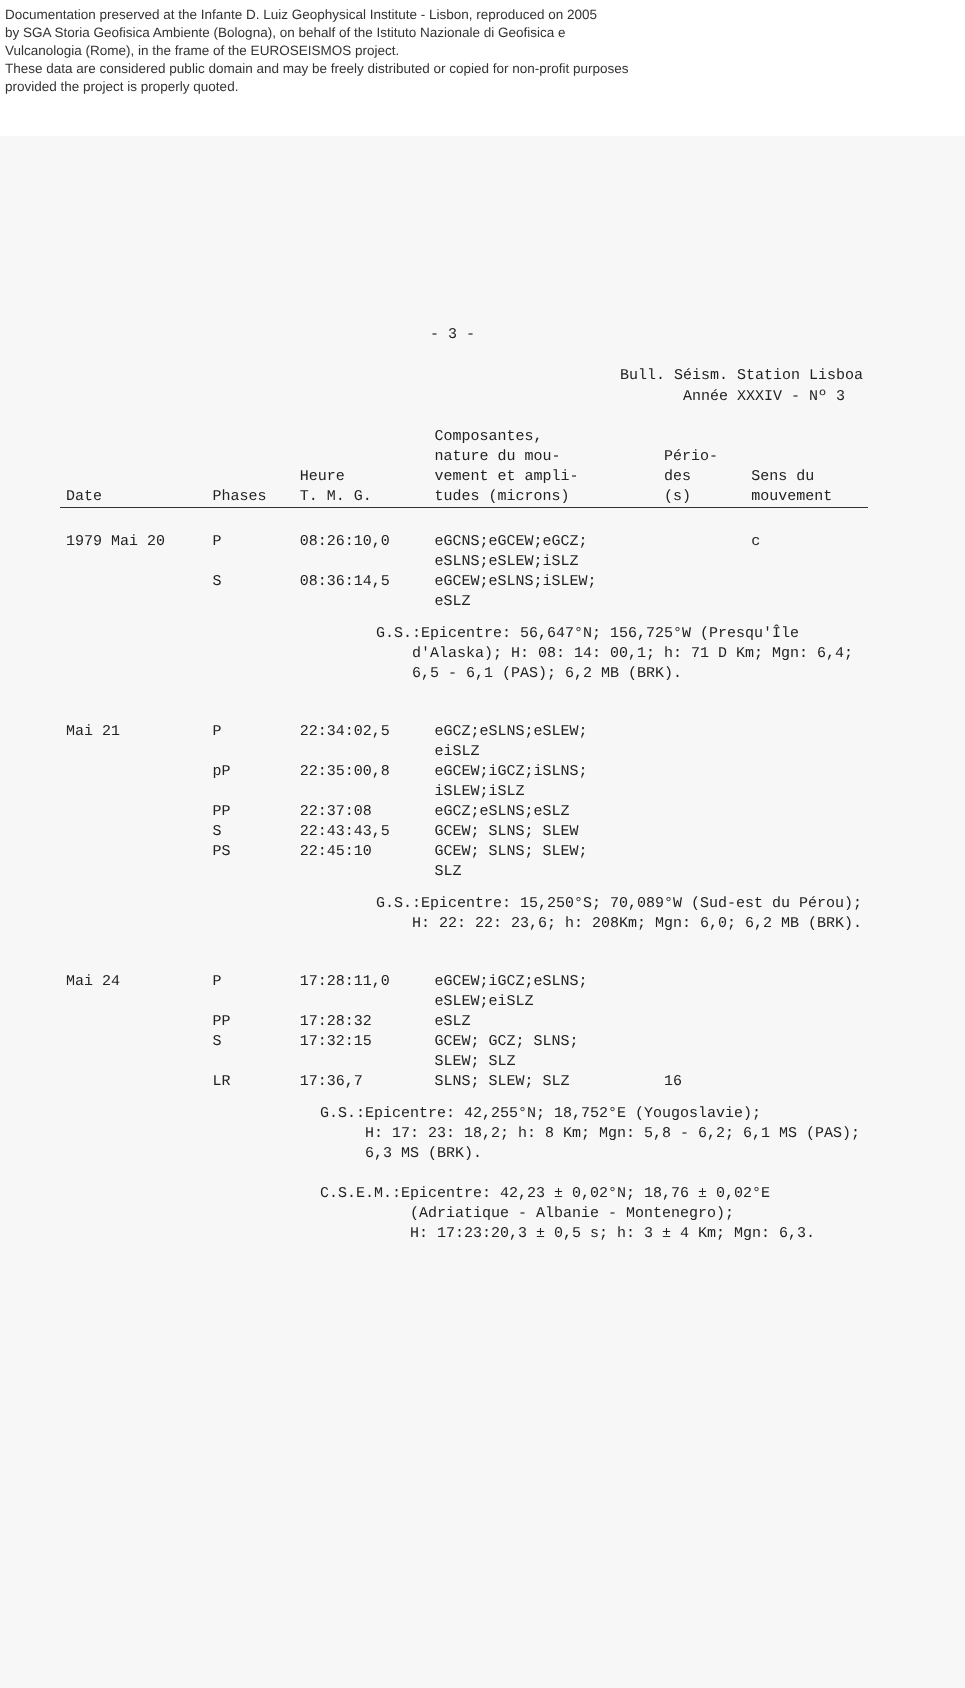Documentation preserved at the Infante D. Luiz Geophysical Institute - Lisbon, reproduced on 2005
by SGA Storia Geofisica Ambiente (Bologna), on behalf of the Istituto Nazionale di Geofisica e
Vulcanologia (Rome), in the frame of the EUROSEISMOS project.
These data are considered public domain and may be freely distributed or copied for non-profit purposes
provided the project is properly quoted.
- 3 -
Bull. Séism. Station Lisboa
Année XXXIV - Nº 3
| Date | Phases | Heure T. M. G. | Composantes, nature du mou- vement et ampli- tudes (microns) | Pério- des (s) | Sens du mouvement |
| --- | --- | --- | --- | --- | --- |
| 1979 Mai 20 | P S | 08:26:10,0 08:36:14,5 | eGCNS;eGCEW;eGCZ; eSLNS;eSLEW;iSLZ eGCEW;eSLNS;iSLEW; eSLZ | | c |
| G.S.:Epicentre: 56,647°N; 156,725°W (Presqu'Île d'Alaska); H: 08: 14: 00,1; h: 71 D Km; Mgn: 6,4; 6,5 - 6,1 (PAS); 6,2 MB (BRK). | | | | | |
| Mai 21 | P pP PP S PS | 22:34:02,5 22:35:00,8 22:37:08 22:43:43,5 22:45:10 | eGCZ;eSLNS;eSLEW; eiSLZ eGCEW;iGCZ;iSLNS; iSLEW;iSLZ eGCZ;eSLNS;eSLZ GCEW; SLNS; SLEW GCEW; SLNS; SLEW; SLZ | | |
| G.S.:Epicentre: 15,250°S; 70,089°W (Sud-est du Pérou); H: 22: 22: 23,6; h: 208Km; Mgn: 6,0; 6,2 MB (BRK). | | | | | |
| Mai 24 | P PP S LR | 17:28:11,0 17:28:32 17:32:15 17:36,7 | eGCEW;iGCZ;eSLNS; eSLEW;eiSLZ eSLZ GCEW; GCZ; SLNS; SLEW; SLZ SLNS; SLEW; SLZ | 16 | |
G.S.:Epicentre: 42,255°N; 18,752°E (Yougoslavie);
H: 17: 23: 18,2; h: 8 Km; Mgn: 5,8 - 6,2; 6,1 MS (PAS);
6,3 MS (BRK).
C.S.E.M.:Epicentre: 42,23 ± 0,02°N; 18,76 ± 0,02°E
(Adriatique - Albanie - Montenegro);
H: 17:23:20,3 ± 0,5 s; h: 3 ± 4 Km; Mgn: 6,3.